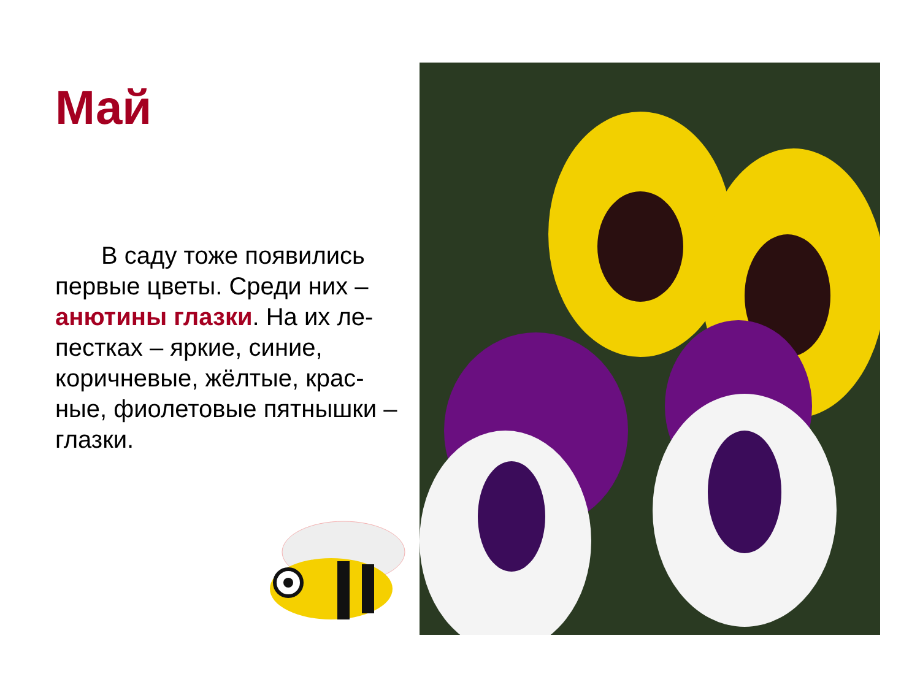Май
В саду тоже появились первые цветы. Среди них – анютины глазки. На их ле-пестках – яркие, синие, коричневые, жёлтые, крас-ные, фиолетовые пятнышки – глазки.